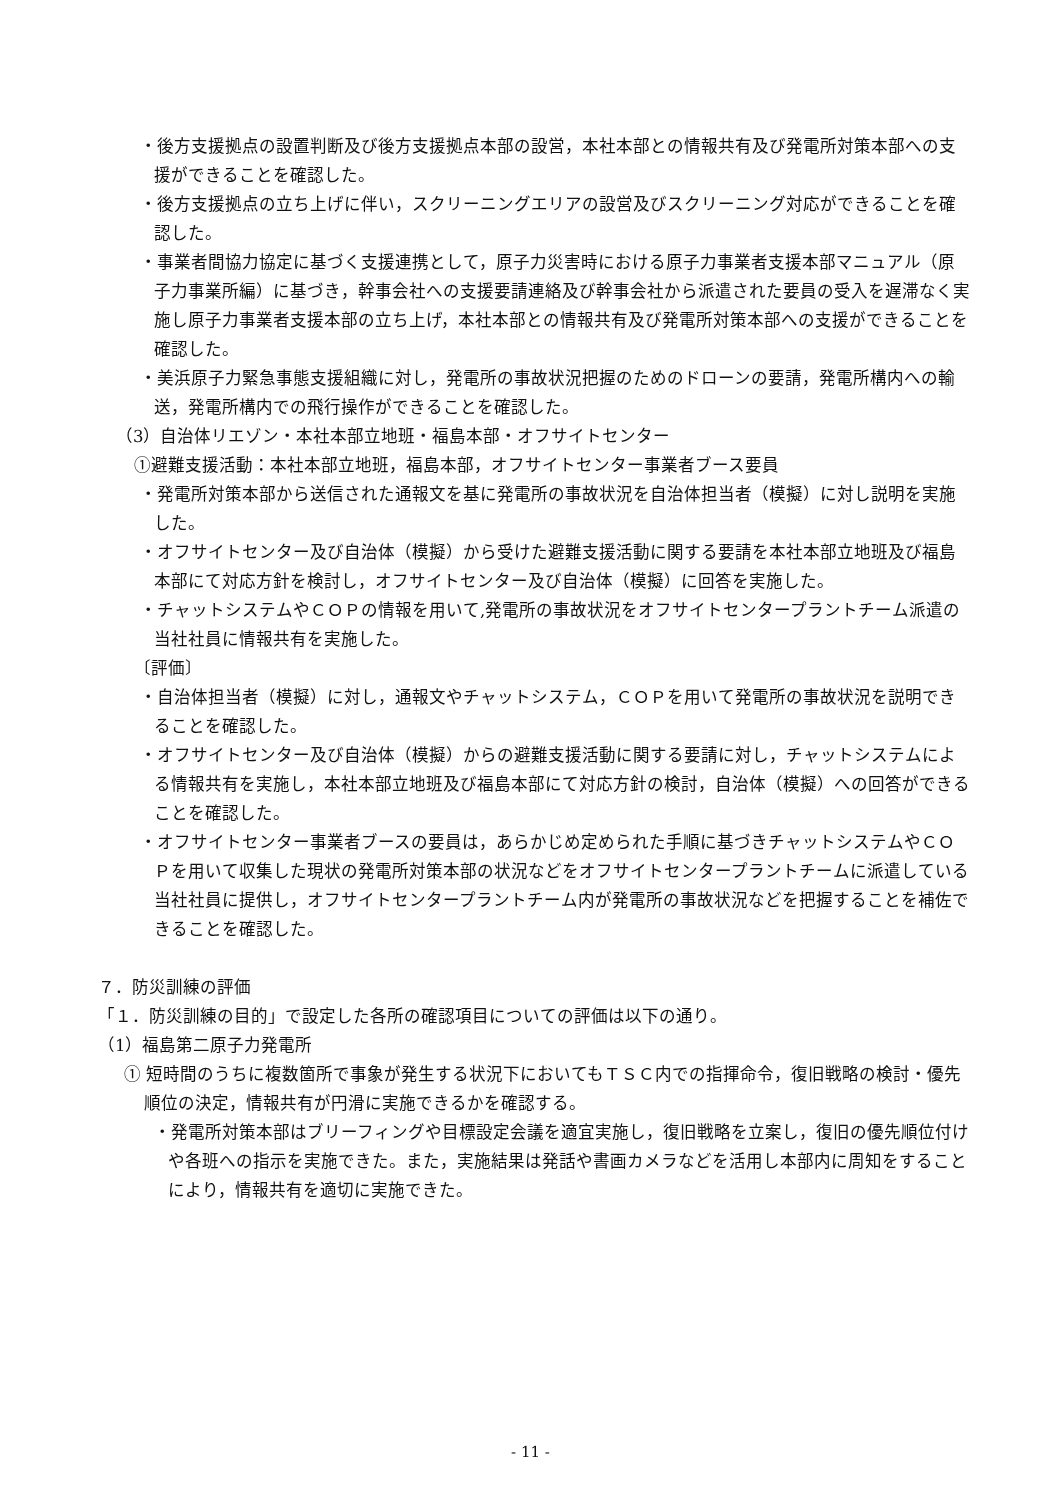・後方支援拠点の設置判断及び後方支援拠点本部の設営，本社本部との情報共有及び発電所対策本部への支援ができることを確認した。
・後方支援拠点の立ち上げに伴い，スクリーニングエリアの設営及びスクリーニング対応ができることを確認した。
・事業者間協力協定に基づく支援連携として，原子力災害時における原子力事業者支援本部マニュアル（原子力事業所編）に基づき，幹事会社への支援要請連絡及び幹事会社から派遣された要員の受入を遅滞なく実施し原子力事業者支援本部の立ち上げ，本社本部との情報共有及び発電所対策本部への支援ができることを確認した。
・美浜原子力緊急事態支援組織に対し，発電所の事故状況把握のためのドローンの要請，発電所構内への輸送，発電所構内での飛行操作ができることを確認した。
（3）自治体リエゾン・本社本部立地班・福島本部・オフサイトセンター
①避難支援活動：本社本部立地班，福島本部，オフサイトセンター事業者ブース要員
・発電所対策本部から送信された通報文を基に発電所の事故状況を自治体担当者（模擬）に対し説明を実施した。
・オフサイトセンター及び自治体（模擬）から受けた避難支援活動に関する要請を本社本部立地班及び福島本部にて対応方針を検討し，オフサイトセンター及び自治体（模擬）に回答を実施した。
・チャットシステムやＣＯＰの情報を用いて,発電所の事故状況をオフサイトセンタープラントチーム派遣の当社社員に情報共有を実施した。
〔評価〕
・自治体担当者（模擬）に対し，通報文やチャットシステム，ＣＯＰを用いて発電所の事故状況を説明できることを確認した。
・オフサイトセンター及び自治体（模擬）からの避難支援活動に関する要請に対し，チャットシステムによる情報共有を実施し，本社本部立地班及び福島本部にて対応方針の検討，自治体（模擬）への回答ができることを確認した。
・オフサイトセンター事業者ブースの要員は，あらかじめ定められた手順に基づきチャットシステムやＣＯＰを用いて収集した現状の発電所対策本部の状況などをオフサイトセンタープラントチームに派遣している当社社員に提供し，オフサイトセンタープラントチーム内が発電所の事故状況などを把握することを補佐できることを確認した。
７．防災訓練の評価
「１．防災訓練の目的」で設定した各所の確認項目についての評価は以下の通り。
（1）福島第二原子力発電所
① 短時間のうちに複数箇所で事象が発生する状況下においてもＴＳＣ内での指揮命令，復旧戦略の検討・優先順位の決定，情報共有が円滑に実施できるかを確認する。
・発電所対策本部はブリーフィングや目標設定会議を適宜実施し，復旧戦略を立案し，復旧の優先順位付けや各班への指示を実施できた。また，実施結果は発話や書画カメラなどを活用し本部内に周知をすることにより，情報共有を適切に実施できた。
- 11 -